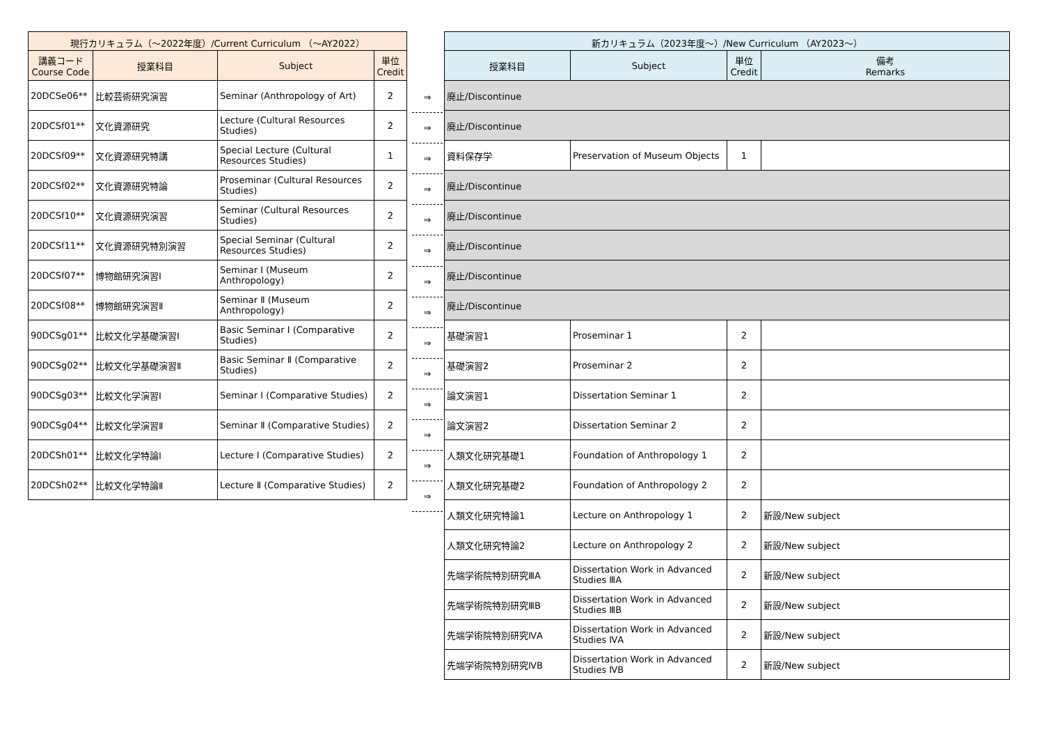| 現行カリキュラム（～2022年度）/Current Curriculum （～AY2022） | | | |
| --- | --- | --- | --- |
| 講義コード Course Code | 授業科目 | Subject | 単位 Credit |
| 20DCSe06** | 比較芸術研究演習 | Seminar (Anthropology of Art) | 2 |
| 20DCSf01** | 文化資源研究 | Lecture (Cultural Resources Studies) | 2 |
| 20DCSf09** | 文化資源研究特講 | Special Lecture (Cultural Resources Studies) | 1 |
| 20DCSf02** | 文化資源研究特論 | Proseminar (Cultural Resources Studies) | 2 |
| 20DCSf10** | 文化資源研究演習 | Seminar (Cultural Resources Studies) | 2 |
| 20DCSf11** | 文化資源研究特別演習 | Special Seminar (Cultural Resources Studies) | 2 |
| 20DCSf07** | 博物館研究演習Ⅰ | Seminar Ⅰ (Museum Anthropology) | 2 |
| 20DCSf08** | 博物館研究演習Ⅱ | Seminar Ⅱ (Museum Anthropology) | 2 |
| 90DCSg01** | 比較文化学基礎演習Ⅰ | Basic Seminar Ⅰ (Comparative Studies) | 2 |
| 90DCSg02** | 比較文化学基礎演習Ⅱ | Basic Seminar Ⅱ (Comparative Studies) | 2 |
| 90DCSg03** | 比較文化学演習Ⅰ | Seminar Ⅰ (Comparative Studies) | 2 |
| 90DCSg04** | 比較文化学演習Ⅱ | Seminar Ⅱ (Comparative Studies) | 2 |
| 20DCSh01** | 比較文化学特論Ⅰ | Lecture Ⅰ (Comparative Studies) | 2 |
| 20DCSh02** | 比較文化学特論Ⅱ | Lecture Ⅱ (Comparative Studies) | 2 |
⇒
⇒
⇒
⇒
⇒
⇒
⇒
⇒
⇒
⇒
⇒
⇒
⇒
⇒
| 新カリキュラム（2023年度～）/New Curriculum （AY2023～） | | | |
| --- | --- | --- | --- |
| 授業科目 | Subject | 単位 Credit | 備考 Remarks |
| 廃止/Discontinue | | | |
| 廃止/Discontinue | | | |
| 資料保存学 | Preservation of Museum Objects | 1 | |
| 廃止/Discontinue | | | |
| 廃止/Discontinue | | | |
| 廃止/Discontinue | | | |
| 廃止/Discontinue | | | |
| 廃止/Discontinue | | | |
| 基礎演習1 | Proseminar 1 | 2 | |
| 基礎演習2 | Proseminar 2 | 2 | |
| 論文演習1 | Dissertation Seminar 1 | 2 | |
| 論文演習2 | Dissertation Seminar 2 | 2 | |
| 人類文化研究基礎1 | Foundation of Anthropology 1 | 2 | |
| 人類文化研究基礎2 | Foundation of Anthropology 2 | 2 | |
| 人類文化研究特論1 | Lecture on Anthropology 1 | 2 | 新設/New subject |
| 人類文化研究特論2 | Lecture on Anthropology 2 | 2 | 新設/New subject |
| 先端学術院特別研究ⅢA | Dissertation Work in Advanced Studies ⅢA | 2 | 新設/New subject |
| 先端学術院特別研究ⅢB | Dissertation Work in Advanced Studies ⅢB | 2 | 新設/New subject |
| 先端学術院特別研究ⅣA | Dissertation Work in Advanced Studies ⅣA | 2 | 新設/New subject |
| 先端学術院特別研究ⅣB | Dissertation Work in Advanced Studies ⅣB | 2 | 新設/New subject |